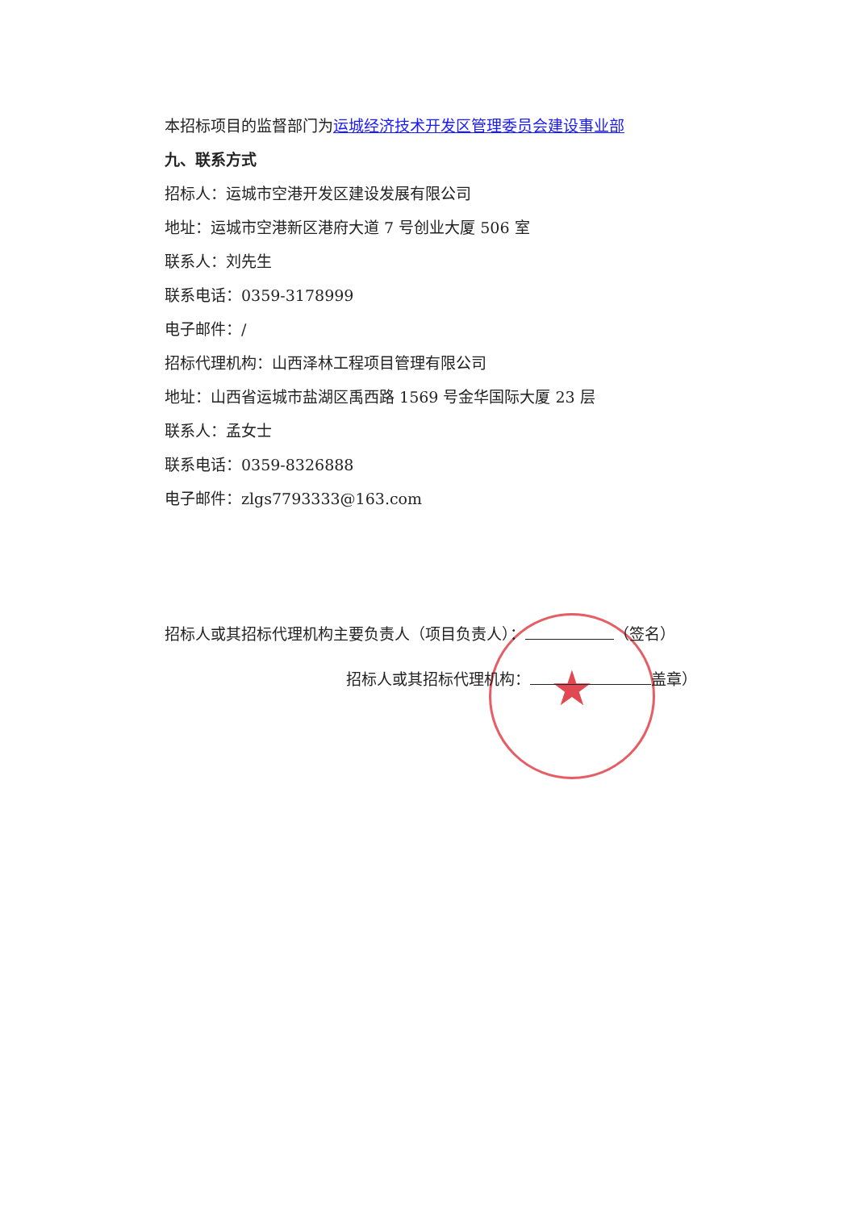★
本招标项目的监督部门为运城经济技术开发区管理委员会建设事业部
九、联系方式
招标人：运城市空港开发区建设发展有限公司
地址：运城市空港新区港府大道 7 号创业大厦 506 室
联系人：刘先生
联系电话：0359-3178999
电子邮件：/
招标代理机构：山西泽林工程项目管理有限公司
地址：山西省运城市盐湖区禹西路 1569 号金华国际大厦 23 层
联系人：孟女士
联系电话：0359-8326888
电子邮件：zlgs7793333@163.com
招标人或其招标代理机构主要负责人（项目负责人）： （签名）
招标人或其招标代理机构： 盖章）